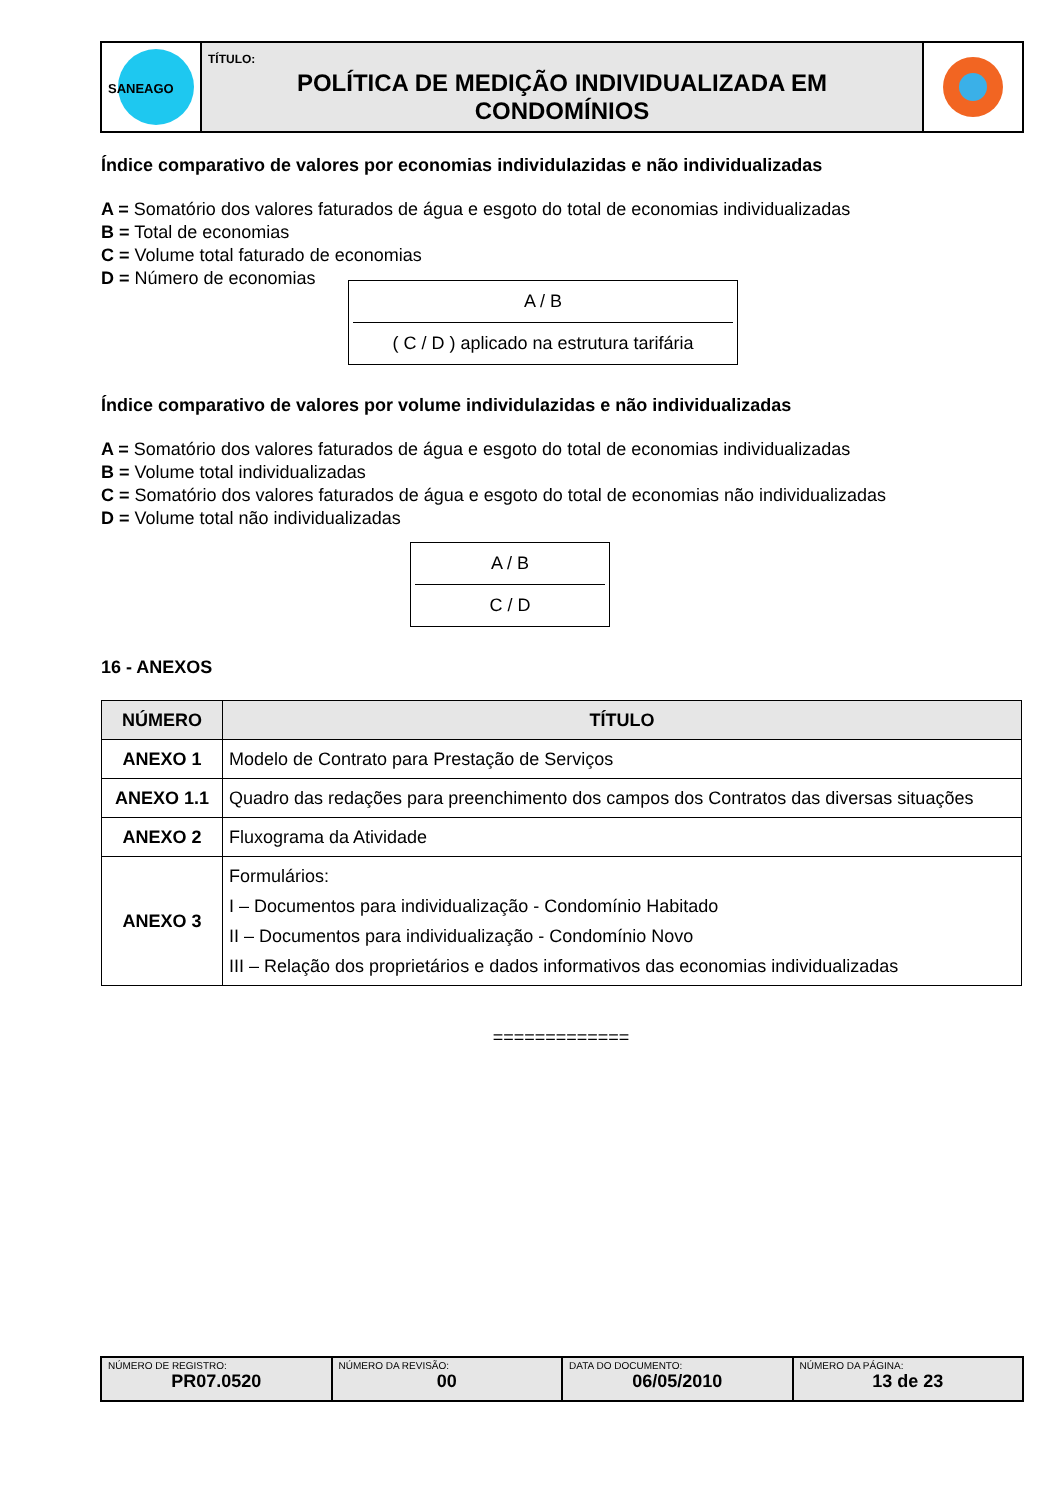SANEAGO
TÍTULO:
POLÍTICA DE MEDIÇÃO INDIVIDUALIZADA EM CONDOMÍNIOS
Índice comparativo de valores por economias individulazidas e não individualizadas
A = Somatório dos valores faturados de água e esgoto do total de economias individualizadas
B = Total de economias
C = Volume total faturado de economias
D = Número de economias
A / B
( C / D ) aplicado na estrutura tarifária
Índice comparativo de valores por volume individulazidas e não individualizadas
A = Somatório dos valores faturados de água e esgoto do total de economias individualizadas
B = Volume total individualizadas
C = Somatório dos valores faturados de água e esgoto do total de economias não individualizadas
D = Volume total não individualizadas
A / B
C / D
16 - ANEXOS
| NÚMERO | TÍTULO |
| --- | --- |
| ANEXO 1 | Modelo de Contrato para Prestação de Serviços |
| ANEXO 1.1 | Quadro das redações para preenchimento dos campos dos Contratos das diversas situações |
| ANEXO 2 | Fluxograma da Atividade |
| ANEXO 3 | Formulários: I – Documentos para individualização - Condomínio Habitado II – Documentos para individualização - Condomínio Novo III – Relação dos proprietários e dados informativos das economias individualizadas |
=============
NÚMERO DE REGISTRO:
PR07.0520
NÚMERO DA REVISÃO:
00
DATA DO DOCUMENTO:
06/05/2010
NÚMERO DA PÁGINA:
13 de 23